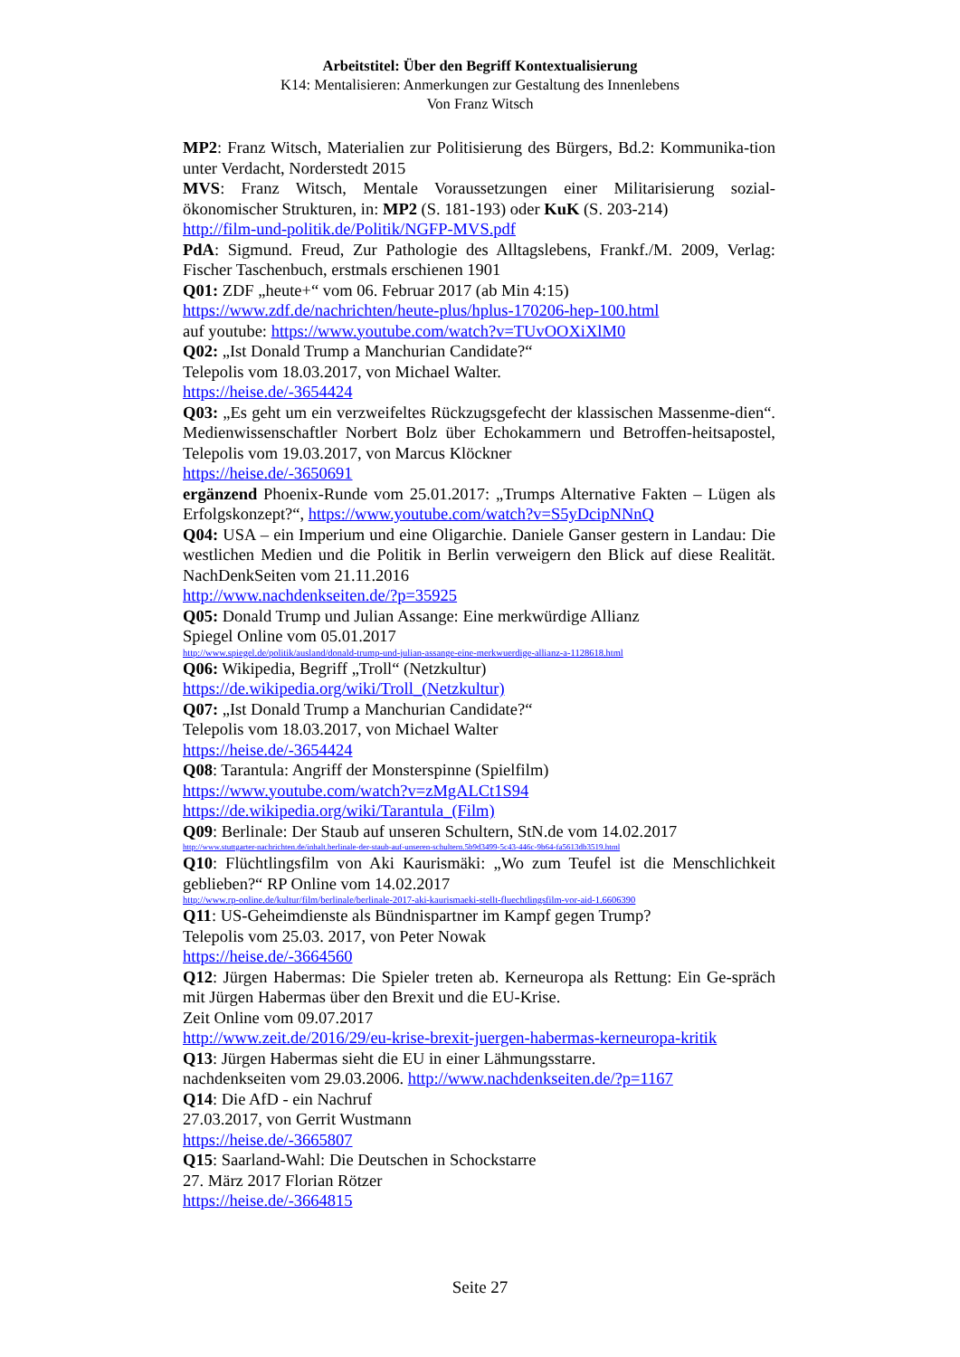Arbeitstitel: Über den Begriff Kontextualisierung
K14: Mentalisieren: Anmerkungen zur Gestaltung des Innenlebens
Von Franz Witsch
MP2: Franz Witsch, Materialien zur Politisierung des Bürgers, Bd.2: Kommunika-tion unter Verdacht, Norderstedt 2015
MVS: Franz Witsch, Mentale Voraussetzungen einer Militarisierung sozial-ökonomischer Strukturen, in: MP2 (S. 181-193) oder KuK (S. 203-214)
http://film-und-politik.de/Politik/NGFP-MVS.pdf
PdA: Sigmund. Freud, Zur Pathologie des Alltagslebens, Frankf./M. 2009, Verlag: Fischer Taschenbuch, erstmals erschienen 1901
Q01: ZDF „heute+“ vom 06. Februar 2017 (ab Min 4:15)
https://www.zdf.de/nachrichten/heute-plus/hplus-170206-hep-100.html
auf youtube: https://www.youtube.com/watch?v=TUvOOXiXlM0
Q02: „Ist Donald Trump a Manchurian Candidate?“
Telepolis vom 18.03.2017, von Michael Walter.
https://heise.de/-3654424
Q03: „Es geht um ein verzweifeltes Rückzugsgefecht der klassischen Massenme-dien“. Medienwissenschaftler Norbert Bolz über Echokammern und Betroffen-heitsapostel, Telepolis vom 19.03.2017, von Marcus Klöckner
https://heise.de/-3650691
ergänzend Phoenix-Runde vom 25.01.2017: „Trumps Alternative Fakten – Lügen als Erfolgskonzept?“, https://www.youtube.com/watch?v=S5yDcipNNnQ
Q04: USA – ein Imperium und eine Oligarchie. Daniele Ganser gestern in Landau: Die westlichen Medien und die Politik in Berlin verweigern den Blick auf diese Realität. NachDenkSeiten vom 21.11.2016
http://www.nachdenkseiten.de/?p=35925
Q05: Donald Trump und Julian Assange: Eine merkwürdige Allianz
Spiegel Online vom 05.01.2017
http://www.spiegel.de/politik/ausland/donald-trump-und-julian-assange-eine-merkwuerdige-allianz-a-1128618.html
Q06: Wikipedia, Begriff „Troll“ (Netzkultur)
https://de.wikipedia.org/wiki/Troll_(Netzkultur)
Q07: „Ist Donald Trump a Manchurian Candidate?“
Telepolis vom 18.03.2017, von Michael Walter
https://heise.de/-3654424
Q08: Tarantula: Angriff der Monsterspinne (Spielfilm)
https://www.youtube.com/watch?v=zMgALCt1S94
https://de.wikipedia.org/wiki/Tarantula_(Film)
Q09: Berlinale: Der Staub auf unseren Schultern, StN.de vom 14.02.2017
http://www.stuttgarter-nachrichten.de/inhalt.berlinale-der-staub-auf-unseren-schultern.5b9d3499-5c43-446c-9b64-fa5613db3519.html
Q10: Flüchtlingsfilm von Aki Kaurismäki: „Wo zum Teufel ist die Menschlichkeit geblieben?“ RP Online vom 14.02.2017
http://www.rp-online.de/kultur/film/berlinale/berlinale-2017-aki-kaurismaeki-stellt-fluechtlingsfilm-vor-aid-1.6606390
Q11: US-Geheimdienste als Bündnispartner im Kampf gegen Trump?
Telepolis vom 25.03. 2017, von Peter Nowak
https://heise.de/-3664560
Q12: Jürgen Habermas: Die Spieler treten ab. Kerneuropa als Rettung: Ein Ge-spräch mit Jürgen Habermas über den Brexit und die EU-Krise.
Zeit Online vom 09.07.2017
http://www.zeit.de/2016/29/eu-krise-brexit-juergen-habermas-kerneuropa-kritik
Q13: Jürgen Habermas sieht die EU in einer Lähmungsstarre.
nachdenkseiten vom 29.03.2006. http://www.nachdenkseiten.de/?p=1167
Q14: Die AfD - ein Nachruf
27.03.2017, von Gerrit Wustmann
https://heise.de/-3665807
Q15: Saarland-Wahl: Die Deutschen in Schockstarre
27. März 2017 Florian Rötzer
https://heise.de/-3664815
Seite 27